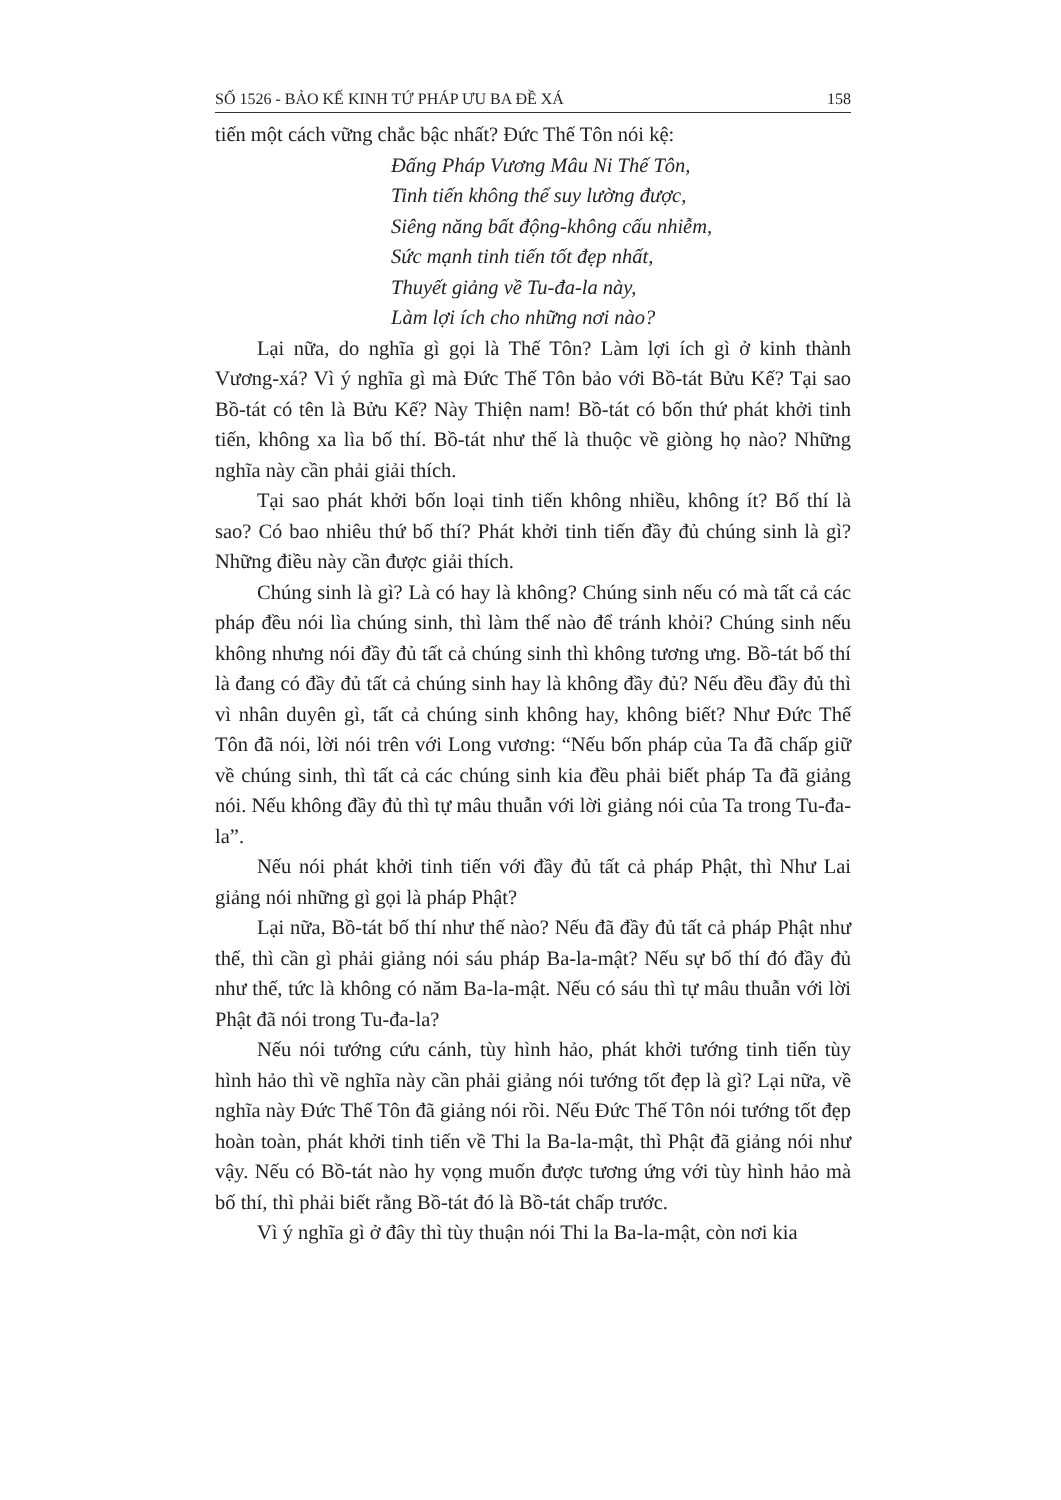SỐ 1526 - BẢO KẾ KINH TỨ PHÁP ƯU BA ĐỀ XÁ 158
tiến một cách vững chắc bậc nhất? Đức Thế Tôn nói kệ:
Đấng Pháp Vương Mâu Ni Thế Tôn,
Tinh tiến không thể suy lường được,
Siêng năng bất động-không cấu nhiễm,
Sức mạnh tinh tiến tốt đẹp nhất,
Thuyết giảng về Tu-đa-la này,
Làm lợi ích cho những nơi nào?
Lại nữa, do nghĩa gì gọi là Thế Tôn? Làm lợi ích gì ở kinh thành Vương-xá? Vì ý nghĩa gì mà Đức Thế Tôn bảo với Bồ-tát Bửu Kế? Tại sao Bồ-tát có tên là Bửu Kế? Này Thiện nam! Bồ-tát có bốn thứ phát khởi tinh tiến, không xa lìa bố thí. Bồ-tát như thế là thuộc về giòng họ nào? Những nghĩa này cần phải giải thích.
Tại sao phát khởi bốn loại tinh tiến không nhiều, không ít? Bố thí là sao? Có bao nhiêu thứ bố thí? Phát khởi tinh tiến đầy đủ chúng sinh là gì? Những điều này cần được giải thích.
Chúng sinh là gì? Là có hay là không? Chúng sinh nếu có mà tất cả các pháp đều nói lìa chúng sinh, thì làm thế nào để tránh khỏi? Chúng sinh nếu không nhưng nói đầy đủ tất cả chúng sinh thì không tương ưng. Bồ-tát bố thí là đang có đầy đủ tất cả chúng sinh hay là không đầy đủ? Nếu đều đầy đủ thì vì nhân duyên gì, tất cả chúng sinh không hay, không biết? Như Đức Thế Tôn đã nói, lời nói trên với Long vương: “Nếu bốn pháp của Ta đã chấp giữ về chúng sinh, thì tất cả các chúng sinh kia đều phải biết pháp Ta đã giảng nói. Nếu không đầy đủ thì tự mâu thuẫn với lời giảng nói của Ta trong Tu-đa-la”.
Nếu nói phát khởi tinh tiến với đầy đủ tất cả pháp Phật, thì Như Lai giảng nói những gì gọi là pháp Phật?
Lại nữa, Bồ-tát bố thí như thế nào? Nếu đã đầy đủ tất cả pháp Phật như thế, thì cần gì phải giảng nói sáu pháp Ba-la-mật? Nếu sự bố thí đó đầy đủ như thế, tức là không có năm Ba-la-mật. Nếu có sáu thì tự mâu thuẫn với lời Phật đã nói trong Tu-đa-la?
Nếu nói tướng cứu cánh, tùy hình hảo, phát khởi tướng tinh tiến tùy hình hảo thì về nghĩa này cần phải giảng nói tướng tốt đẹp là gì? Lại nữa, về nghĩa này Đức Thế Tôn đã giảng nói rồi. Nếu Đức Thế Tôn nói tướng tốt đẹp hoàn toàn, phát khởi tinh tiến về Thi la Ba-la-mật, thì Phật đã giảng nói như vậy. Nếu có Bồ-tát nào hy vọng muốn được tương ứng với tùy hình hảo mà bố thí, thì phải biết rằng Bồ-tát đó là Bồ-tát chấp trước.
Vì ý nghĩa gì ở đây thì tùy thuận nói Thi la Ba-la-mật, còn nơi kia